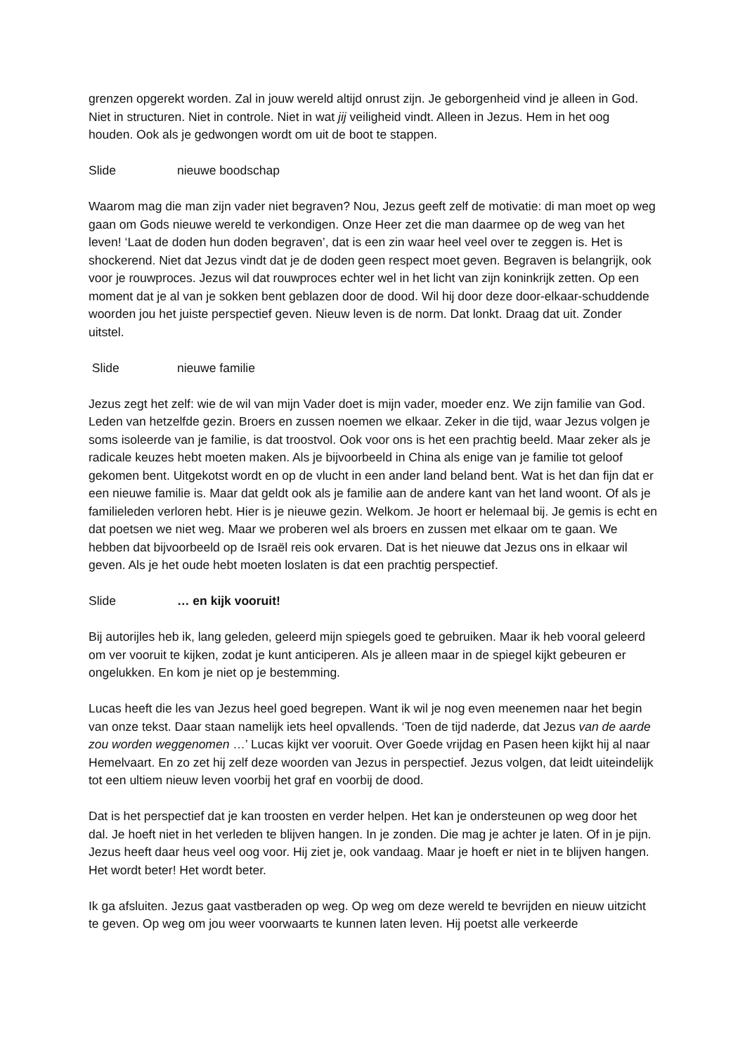grenzen opgerekt worden. Zal in jouw wereld altijd onrust zijn. Je geborgenheid vind je alleen in God. Niet in structuren. Niet in controle. Niet in wat jij veiligheid vindt. Alleen in Jezus. Hem in het oog houden. Ook als je gedwongen wordt om uit de boot te stappen.
Slide nieuwe boodschap
Waarom mag die man zijn vader niet begraven? Nou, Jezus geeft zelf de motivatie: di man moet op weg gaan om Gods nieuwe wereld te verkondigen. Onze Heer zet die man daarmee op de weg van het leven! ‘Laat de doden hun doden begraven’, dat is een zin waar heel veel over te zeggen is. Het is shockerend. Niet dat Jezus vindt dat je de doden geen respect moet geven. Begraven is belangrijk, ook voor je rouwproces. Jezus wil dat rouwproces echter wel in het licht van zijn koninkrijk zetten. Op een moment dat je al van je sokken bent geblazen door de dood. Wil hij door deze door-elkaar-schuddende woorden jou het juiste perspectief geven. Nieuw leven is de norm. Dat lonkt. Draag dat uit. Zonder uitstel.
Slide nieuwe familie
Jezus zegt het zelf: wie de wil van mijn Vader doet is mijn vader, moeder enz. We zijn familie van God. Leden van hetzelfde gezin. Broers en zussen noemen we elkaar. Zeker in die tijd, waar Jezus volgen je soms isoleerde van je familie, is dat troostvol. Ook voor ons is het een prachtig beeld. Maar zeker als je radicale keuzes hebt moeten maken. Als je bijvoorbeeld in China als enige van je familie tot geloof gekomen bent. Uitgekotst wordt en op de vlucht in een ander land beland bent. Wat is het dan fijn dat er een nieuwe familie is. Maar dat geldt ook als je familie aan de andere kant van het land woont. Of als je familieleden verloren hebt. Hier is je nieuwe gezin. Welkom. Je hoort er helemaal bij. Je gemis is echt en dat poetsen we niet weg. Maar we proberen wel als broers en zussen met elkaar om te gaan. We hebben dat bijvoorbeeld op de Israël reis ook ervaren. Dat is het nieuwe dat Jezus ons in elkaar wil geven. Als je het oude hebt moeten loslaten is dat een prachtig perspectief.
Slide … en kijk vooruit!
Bij autorijles heb ik, lang geleden, geleerd mijn spiegels goed te gebruiken. Maar ik heb vooral geleerd om ver vooruit te kijken, zodat je kunt anticiperen. Als je alleen maar in de spiegel kijkt gebeuren er ongelukken. En kom je niet op je bestemming.
Lucas heeft die les van Jezus heel goed begrepen. Want ik wil je nog even meenemen naar het begin van onze tekst. Daar staan namelijk iets heel opvallends. ‘Toen de tijd naderde, dat Jezus van de aarde zou worden weggenomen …’ Lucas kijkt ver vooruit. Over Goede vrijdag en Pasen heen kijkt hij al naar Hemelvaart. En zo zet hij zelf deze woorden van Jezus in perspectief. Jezus volgen, dat leidt uiteindelijk tot een ultiem nieuw leven voorbij het graf en voorbij de dood.
Dat is het perspectief dat je kan troosten en verder helpen. Het kan je ondersteunen op weg door het dal. Je hoeft niet in het verleden te blijven hangen. In je zonden. Die mag je achter je laten. Of in je pijn. Jezus heeft daar heus veel oog voor. Hij ziet je, ook vandaag. Maar je hoeft er niet in te blijven hangen. Het wordt beter! Het wordt beter.
Ik ga afsluiten. Jezus gaat vastberaden op weg. Op weg om deze wereld te bevrijden en nieuw uitzicht te geven. Op weg om jou weer voorwaarts te kunnen laten leven. Hij poetst alle verkeerde